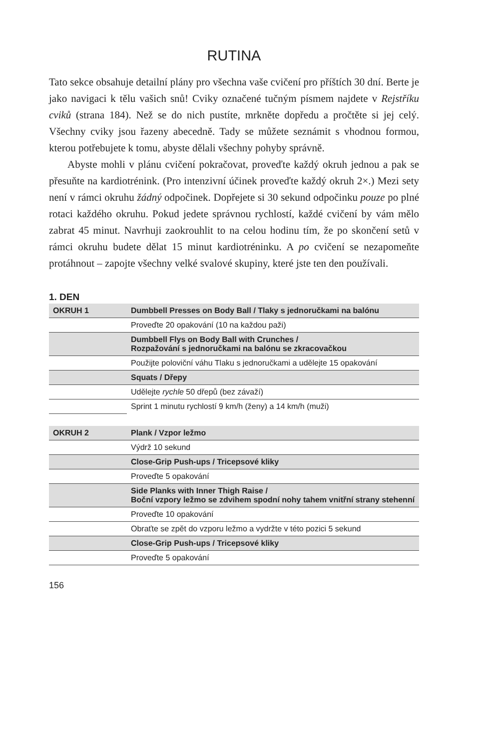RUTINA
Tato sekce obsahuje detailní plány pro všechna vaše cvičení pro příštích 30 dní. Berte je jako navigaci k tělu vašich snů! Cviky označené tučným písmem najdete v Rejstříku cviků (strana 184). Než se do nich pustíte, mrkněte dopředu a pročtěte si jej celý. Všechny cviky jsou řazeny abecedně. Tady se můžete seznámit s vhodnou formou, kterou potřebujete k tomu, abyste dělali všechny pohyby správně.
Abyste mohli v plánu cvičení pokračovat, proveďte každý okruh jednou a pak se přesuňte na kardiotrénink. (Pro intenzivní účinek proveďte každý okruh 2×.) Mezi sety není v rámci okruhu žádný odpočinek. Dopřejete si 30 sekund odpočinku pouze po plné rotaci každého okruhu. Pokud jedete správnou rychlostí, každé cvičení by vám mělo zabrat 45 minut. Navrhuji zaokrouhlit to na celou hodinu tím, že po skončení setů v rámci okruhu budete dělat 15 minut kardiotréninku. A po cvičení se nezapomeňte protáhnout – zapojte všechny velké svalové skupiny, které jste ten den používali.
1. DEN
| OKRUH 1 | Dumbbell Presses on Body Ball / Tlaky s jednoručkami na balónu |
| | Proveďte 20 opakování (10 na každou paži) |
| | Dumbbell Flys on Body Ball with Crunches / Rozpažování s jednoručkami na balónu se zkracovačkou |
| | Použijte poloviční váhu Tlaku s jednoručkami a udělejte 15 opakování |
| | Squats / Dřepy |
| | Udělejte rychle 50 dřepů (bez závaží) |
| | Sprint 1 minutu rychlostí 9 km/h (ženy) a 14 km/h (muži) |
| OKRUH 2 | Plank / Vzpor ležmo |
| | Výdrž 10 sekund |
| | Close-Grip Push-ups / Tricepsové kliky |
| | Proveďte 5 opakování |
| | Side Planks with Inner Thigh Raise / Boční vzpory ležmo se zdvihem spodní nohy tahem vnitřní strany stehenní |
| | Proveďte 10 opakování |
| | Obraťte se zpět do vzporu ležmo a vydržte v této pozici 5 sekund |
| | Close-Grip Push-ups / Tricepsové kliky |
| | Proveďte 5 opakování |
156